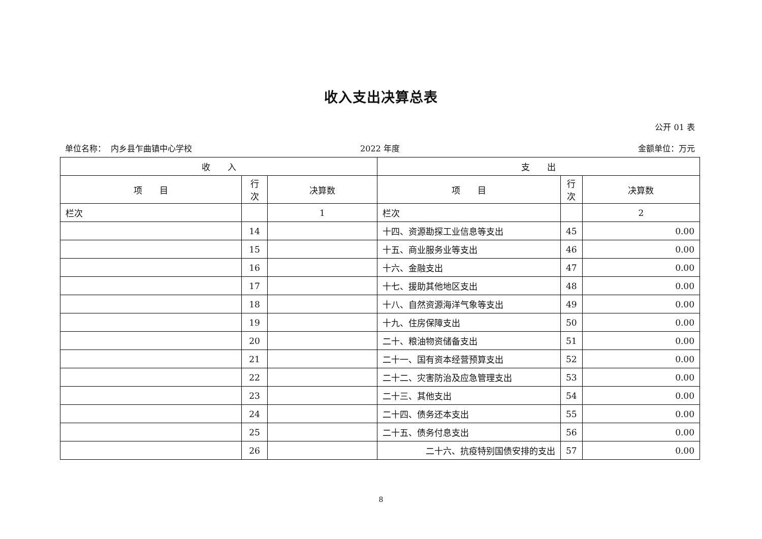收入支出决算总表
公开 01 表
单位名称： 内乡县乍曲镇中心学校 2022 年度 金额单位：万元
| 收 入 | | | 支 出 | | |
| --- | --- | --- | --- | --- | --- |
| 项 目 | 行 次 | 决算数 | 项 目 | 行 次 | 决算数 |
| 栏次 | | 1 | 栏次 | | 2 |
| | 14 | | 十四、资源勘探工业信息等支出 | 45 | 0.00 |
| | 15 | | 十五、商业服务业等支出 | 46 | 0.00 |
| | 16 | | 十六、金融支出 | 47 | 0.00 |
| | 17 | | 十七、援助其他地区支出 | 48 | 0.00 |
| | 18 | | 十八、自然资源海洋气象等支出 | 49 | 0.00 |
| | 19 | | 十九、住房保障支出 | 50 | 0.00 |
| | 20 | | 二十、粮油物资储备支出 | 51 | 0.00 |
| | 21 | | 二十一、国有资本经营预算支出 | 52 | 0.00 |
| | 22 | | 二十二、灾害防治及应急管理支出 | 53 | 0.00 |
| | 23 | | 二十三、其他支出 | 54 | 0.00 |
| | 24 | | 二十四、债务还本支出 | 55 | 0.00 |
| | 25 | | 二十五、债务付息支出 | 56 | 0.00 |
| | 26 | | 二十六、抗疫特别国债安排的支出 | 57 | 0.00 |
8